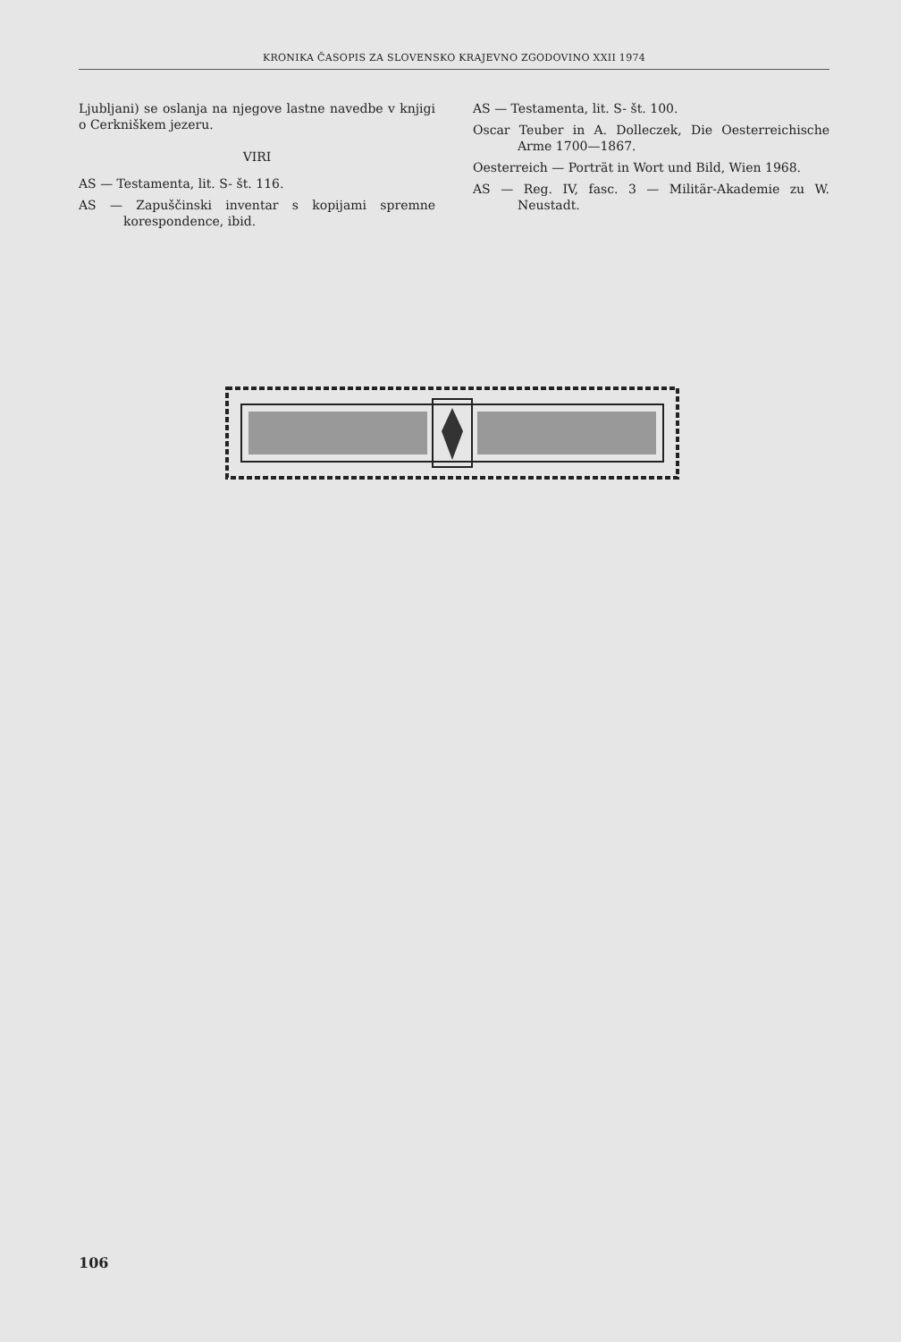KRONIKA ČASOPIS ZA SLOVENSKO KRAJEVNO ZGODOVINO XXII 1974
Ljubljani) se oslanja na njegove lastne navedbe v knjigi o Cerkniškem jezeru.
VIRI
AS — Testamenta, lit. S- št. 116.
AS — Zapuščinski inventar s kopijami spremne korespondence, ibid.
AS — Testamenta, lit. S- št. 100.
Oscar Teuber in A. Dolleczek, Die Oesterreichische Arme 1700—1867.
Oesterreich — Porträt in Wort und Bild, Wien 1968.
AS — Reg. IV, fasc. 3 — Militär-Akademie zu W. Neustadt.
106